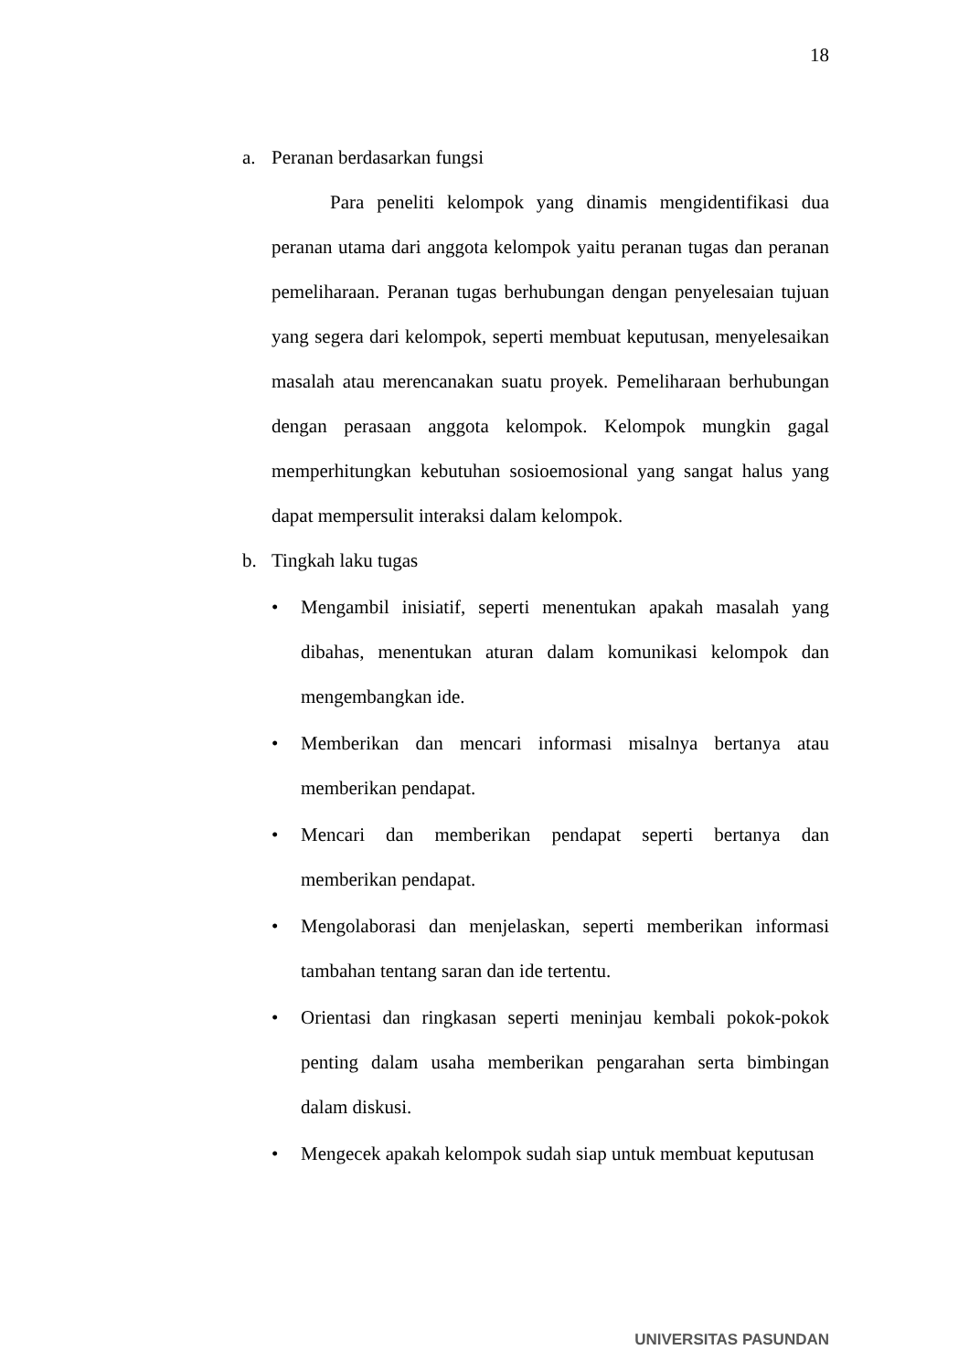18
a. Peranan berdasarkan fungsi
Para peneliti kelompok yang dinamis mengidentifikasi dua peranan utama dari anggota kelompok yaitu peranan tugas dan peranan pemeliharaan. Peranan tugas berhubungan dengan penyelesaian tujuan yang segera dari kelompok, seperti membuat keputusan, menyelesaikan masalah atau merencanakan suatu proyek. Pemeliharaan berhubungan dengan perasaan anggota kelompok. Kelompok mungkin gagal memperhitungkan kebutuhan sosioemosional yang sangat halus yang dapat mempersulit interaksi dalam kelompok.
b. Tingkah laku tugas
• Mengambil inisiatif, seperti menentukan apakah masalah yang dibahas, menentukan aturan dalam komunikasi kelompok dan mengembangkan ide.
• Memberikan dan mencari informasi misalnya bertanya atau memberikan pendapat.
• Mencari dan memberikan pendapat seperti bertanya dan memberikan pendapat.
• Mengolaborasi dan menjelaskan, seperti memberikan informasi tambahan tentang saran dan ide tertentu.
• Orientasi dan ringkasan seperti meninjau kembali pokok-pokok penting dalam usaha memberikan pengarahan serta bimbingan dalam diskusi.
• Mengecek apakah kelompok sudah siap untuk membuat keputusan
UNIVERSITAS PASUNDAN